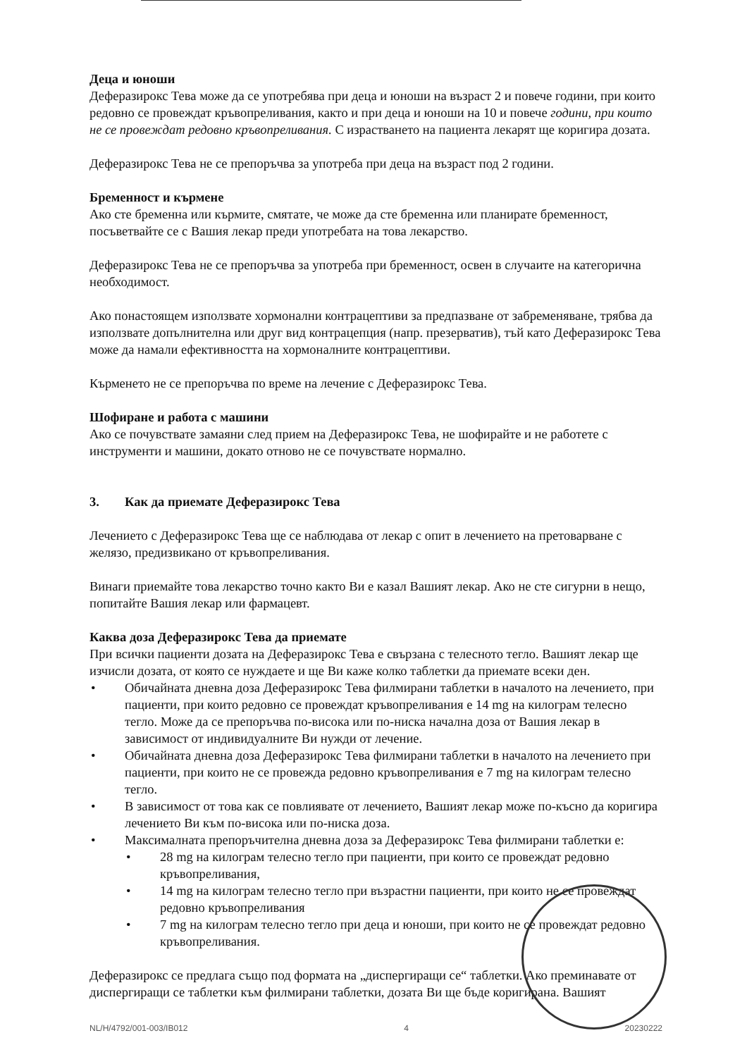Деца и юноши
Деферазирокс Тева може да се употребява при деца и юноши на възраст 2 и повече години, при които редовно се провеждат кръвопреливания, както и при деца и юноши на 10 и повече години, при които не се провеждат редовно кръвопреливания. С израстването на пациента лекарят ще коригира дозата.
Деферазирокс Тева не се препоръчва за употреба при деца на възраст под 2 години.
Бременност и кърмене
Ако сте бременна или кърмите, смятате, че може да сте бременна или планирате бременност, посъветвайте се с Вашия лекар преди употребата на това лекарство.
Деферазирокс Тева не се препоръчва за употреба при бременност, освен в случаите на категорична необходимост.
Ако понастоящем използвате хормонални контрацептиви за предпазване от забременяване, трябва да използвате допълнителна или друг вид контрацепция (напр. презерватив), тъй като Деферазирокс Тева може да намали ефективността на хормоналните контрацептиви.
Кърменето не се препоръчва по време на лечение с Деферазирокс Тева.
Шофиране и работа с машини
Ако се почувствате замаяни след прием на Деферазирокс Тева, не шофирайте и не работете с инструменти и машини, докато отново не се почувствате нормално.
3. Как да приемате Деферазирокс Тева
Лечението с Деферазирокс Тева ще се наблюдава от лекар с опит в лечението на претоварване с желязо, предизвикано от кръвопреливания.
Винаги приемайте това лекарство точно както Ви е казал Вашият лекар. Ако не сте сигурни в нещо, попитайте Вашия лекар или фармацевт.
Каква доза Деферазирокс Тева да приемате
При всички пациенти дозата на Деферазирокс Тева е свързана с телесното тегло. Вашият лекар ще изчисли дозата, от която се нуждаете и ще Ви каже колко таблетки да приемате всеки ден.
Обичайната дневна доза Деферазирокс Тева филмирани таблетки в началото на лечението, при пациенти, при които редовно се провеждат кръвопреливания е 14 mg на килограм телесно тегло. Може да се препоръчва по-висока или по-ниска начална доза от Вашия лекар в зависимост от индивидуалните Ви нужди от лечение.
Обичайната дневна доза Деферазирокс Тева филмирани таблетки в началото на лечението при пациенти, при които не се провежда редовно кръвопреливания е 7 mg на килограм телесно тегло.
В зависимост от това как се повлиявате от лечението, Вашият лекар може по-късно да коригира лечението Ви към по-висока или по-ниска доза.
Максималната препоръчителна дневна доза за Деферазирокс Тева филмирани таблетки е:
28 mg на килограм телесно тегло при пациенти, при които се провеждат редовно кръвопреливания,
14 mg на килограм телесно тегло при възрастни пациенти, при които не се провеждат редовно кръвопреливания
7 mg на килограм телесно тегло при деца и юноши, при които не се провеждат редовно кръвопреливания.
Деферазирокс се предлага също под формата на „диспергиращи се“ таблетки. Ако преминавате от диспергиращи се таблетки към филмирани таблетки, дозата Ви ще бъде коригирана. Вашият
NL/H/4792/001-003/IB012 4 20230222